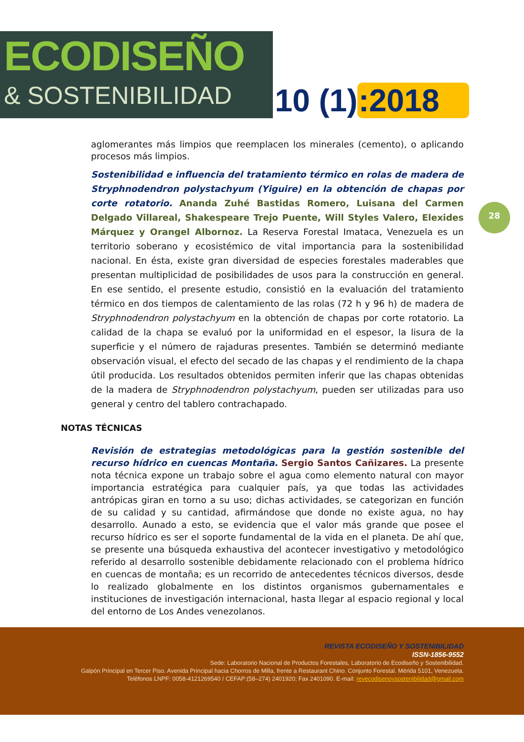ECODISEÑO
& SOSTENIBILIDAD
10 (1):2018
28
aglomerantes más limpios que reemplacen los minerales (cemento), o aplicando procesos más limpios.
Sostenibilidad e influencia del tratamiento térmico en rolas de madera de Stryphnodendron polystachyum (Yiguire) en la obtención de chapas por corte rotatorio. Ananda Zuhé Bastidas Romero, Luisana del Carmen Delgado Villareal, Shakespeare Trejo Puente, Will Styles Valero, Elexides Márquez y Orangel Albornoz. La Reserva Forestal Imataca, Venezuela es un territorio soberano y ecosistémico de vital importancia para la sostenibilidad nacional. En ésta, existe gran diversidad de especies forestales maderables que presentan multiplicidad de posibilidades de usos para la construcción en general. En ese sentido, el presente estudio, consistió en la evaluación del tratamiento térmico en dos tiempos de calentamiento de las rolas (72 h y 96 h) de madera de Stryphnodendron polystachyum en la obtención de chapas por corte rotatorio. La calidad de la chapa se evaluó por la uniformidad en el espesor, la lisura de la superficie y el número de rajaduras presentes. También se determinó mediante observación visual, el efecto del secado de las chapas y el rendimiento de la chapa útil producida. Los resultados obtenidos permiten inferir que las chapas obtenidas de la madera de Stryphnodendron polystachyum, pueden ser utilizadas para uso general y centro del tablero contrachapado.
NOTAS TÉCNICAS
Revisión de estrategias metodológicas para la gestión sostenible del recurso hídrico en cuencas Montaña. Sergio Santos Cañizares. La presente nota técnica expone un trabajo sobre el agua como elemento natural con mayor importancia estratégica para cualquier país, ya que todas las actividades antrópicas giran en torno a su uso; dichas actividades, se categorizan en función de su calidad y su cantidad, afirmándose que donde no existe agua, no hay desarrollo. Aunado a esto, se evidencia que el valor más grande que posee el recurso hídrico es ser el soporte fundamental de la vida en el planeta. De ahí que, se presente una búsqueda exhaustiva del acontecer investigativo y metodológico referido al desarrollo sostenible debidamente relacionado con el problema hídrico en cuencas de montaña; es un recorrido de antecedentes técnicos diversos, desde lo realizado globalmente en los distintos organismos gubernamentales e instituciones de investigación internacional, hasta llegar al espacio regional y local del entorno de Los Andes venezolanos.
REVISTA ECODISEÑO Y SOSTENIBILIDAD
ISSN-1856-9552
Sede: Laboratorio Nacional de Productos Forestales, Laboratorio de Ecodiseño y Sostenibilidad.
Galpón Principal en Tercer Piso. Avenida Principal hacia Chorros de Milla, frente a Restaurant Chino. Conjunto Forestal. Mérida 5101, Venezuela.
Teléfonos LNPF: 0058-4121269540 / CEFAP:(58–274) 2401920; Fax 2401090. E-mail: revecodisenoysostenibilidad@gmail.com